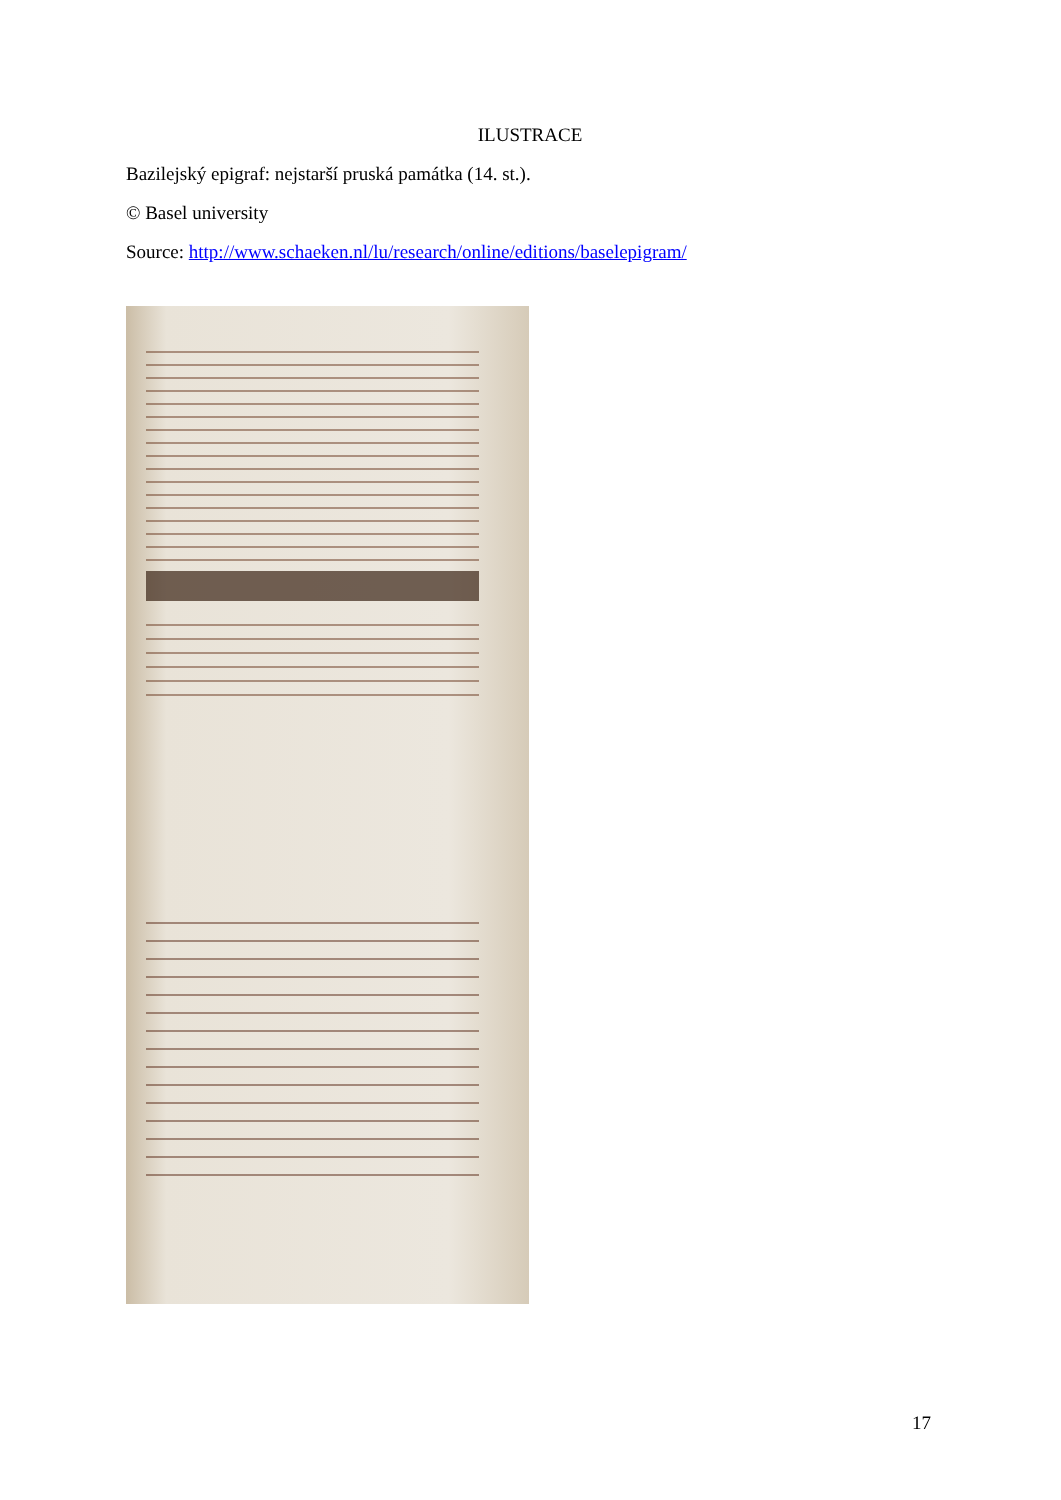ILUSTRACE
Bazilejský epigraf: nejstarší pruská památka (14. st.).
© Basel university
Source: http://www.schaeken.nl/lu/research/online/editions/baselepigram/
17